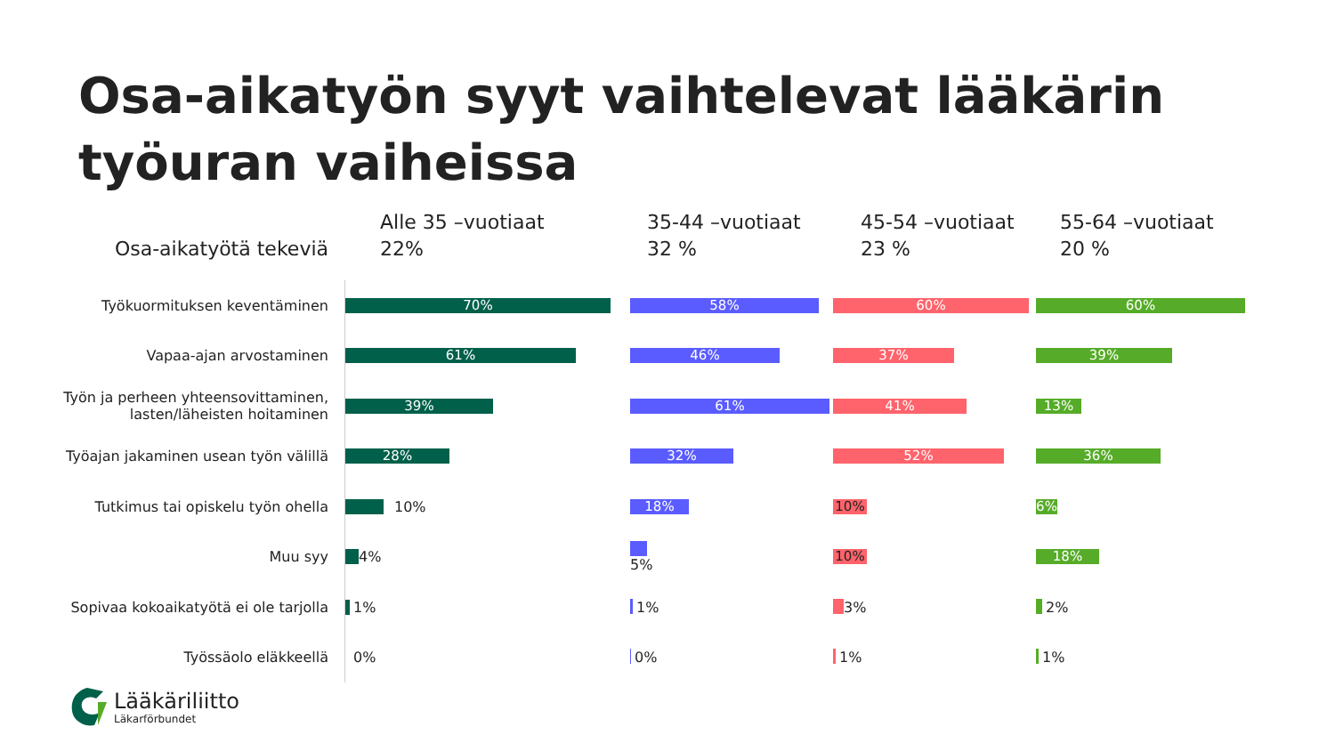Osa-aikatyön syyt vaihtelevat lääkärin työuran vaiheissa
Osa-aikatyötä tekeviä
Alle 35 –vuotiaat
22%
35-44 –vuotiaat
32 %
45-54 –vuotiaat
23 %
55-64 –vuotiaat
20 %
Työkuormituksen keventäminen
70%
58% 60% 60%
Vapaa-ajan arvostaminen
61%
46% 37% 39%
Työn ja perheen yhteensovittaminen, lasten/läheisten hoitaminen
39%
61% 41% 13%
Työajan jakaminen usean työn välillä
28%
32% 52% 36%
Tutkimus tai opiskelu työn ohella
10%
18% 10% 6%
Muu syy
4%
5%
10% 18%
Sopivaa kokoaikatyötä ei ole tarjolla
1%
1% 3% 2%
Työssäolo eläkkeellä
0%
0% 1% 1%
Lääkäriliitto
Läkarförbundet